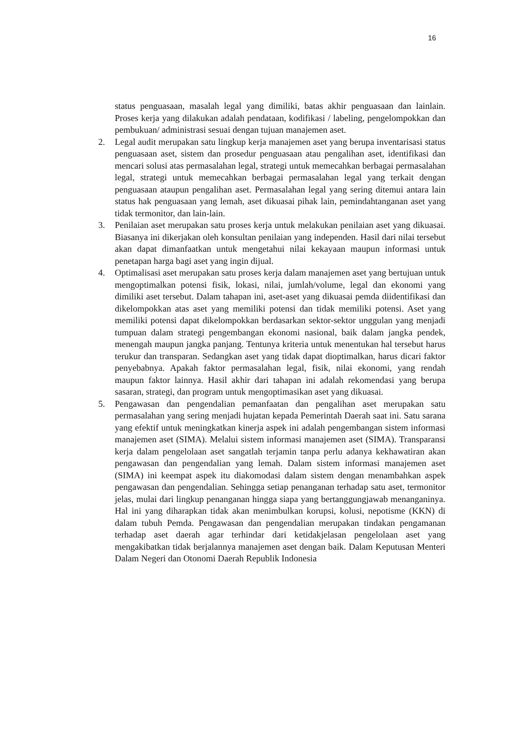16
status penguasaan, masalah legal yang dimiliki, batas akhir penguasaan dan lainlain. Proses kerja yang dilakukan adalah pendataan, kodifikasi / labeling, pengelompokkan dan pembukuan/ administrasi sesuai dengan tujuan manajemen aset.
2. Legal audit merupakan satu lingkup kerja manajemen aset yang berupa inventarisasi status penguasaan aset, sistem dan prosedur penguasaan atau pengalihan aset, identifikasi dan mencari solusi atas permasalahan legal, strategi untuk memecahkan berbagai permasalahan legal, strategi untuk memecahkan berbagai permasalahan legal yang terkait dengan penguasaan ataupun pengalihan aset. Permasalahan legal yang sering ditemui antara lain status hak penguasaan yang lemah, aset dikuasai pihak lain, pemindahtanganan aset yang tidak termonitor, dan lain-lain.
3. Penilaian aset merupakan satu proses kerja untuk melakukan penilaian aset yang dikuasai. Biasanya ini dikerjakan oleh konsultan penilaian yang independen. Hasil dari nilai tersebut akan dapat dimanfaatkan untuk mengetahui nilai kekayaan maupun informasi untuk penetapan harga bagi aset yang ingin dijual.
4. Optimalisasi aset merupakan satu proses kerja dalam manajemen aset yang bertujuan untuk mengoptimalkan potensi fisik, lokasi, nilai, jumlah/volume, legal dan ekonomi yang dimiliki aset tersebut. Dalam tahapan ini, aset-aset yang dikuasai pemda diidentifikasi dan dikelompokkan atas aset yang memiliki potensi dan tidak memiliki potensi. Aset yang memiliki potensi dapat dikelompokkan berdasarkan sektor-sektor unggulan yang menjadi tumpuan dalam strategi pengembangan ekonomi nasional, baik dalam jangka pendek, menengah maupun jangka panjang. Tentunya kriteria untuk menentukan hal tersebut harus terukur dan transparan. Sedangkan aset yang tidak dapat dioptimalkan, harus dicari faktor penyebabnya. Apakah faktor permasalahan legal, fisik, nilai ekonomi, yang rendah maupun faktor lainnya. Hasil akhir dari tahapan ini adalah rekomendasi yang berupa sasaran, strategi, dan program untuk mengoptimasikan aset yang dikuasai.
5. Pengawasan dan pengendalian pemanfaatan dan pengalihan aset merupakan satu permasalahan yang sering menjadi hujatan kepada Pemerintah Daerah saat ini. Satu sarana yang efektif untuk meningkatkan kinerja aspek ini adalah pengembangan sistem informasi manajemen aset (SIMA). Melalui sistem informasi manajemen aset (SIMA). Transparansi kerja dalam pengelolaan aset sangatlah terjamin tanpa perlu adanya kekhawatiran akan pengawasan dan pengendalian yang lemah. Dalam sistem informasi manajemen aset (SIMA) ini keempat aspek itu diakomodasi dalam sistem dengan menambahkan aspek pengawasan dan pengendalian. Sehingga setiap penanganan terhadap satu aset, termonitor jelas, mulai dari lingkup penanganan hingga siapa yang bertanggungjawab menanganinya. Hal ini yang diharapkan tidak akan menimbulkan korupsi, kolusi, nepotisme (KKN) di dalam tubuh Pemda. Pengawasan dan pengendalian merupakan tindakan pengamanan terhadap aset daerah agar terhindar dari ketidakjelasan pengelolaan aset yang mengakibatkan tidak berjalannya manajemen aset dengan baik. Dalam Keputusan Menteri Dalam Negeri dan Otonomi Daerah Republik Indonesia